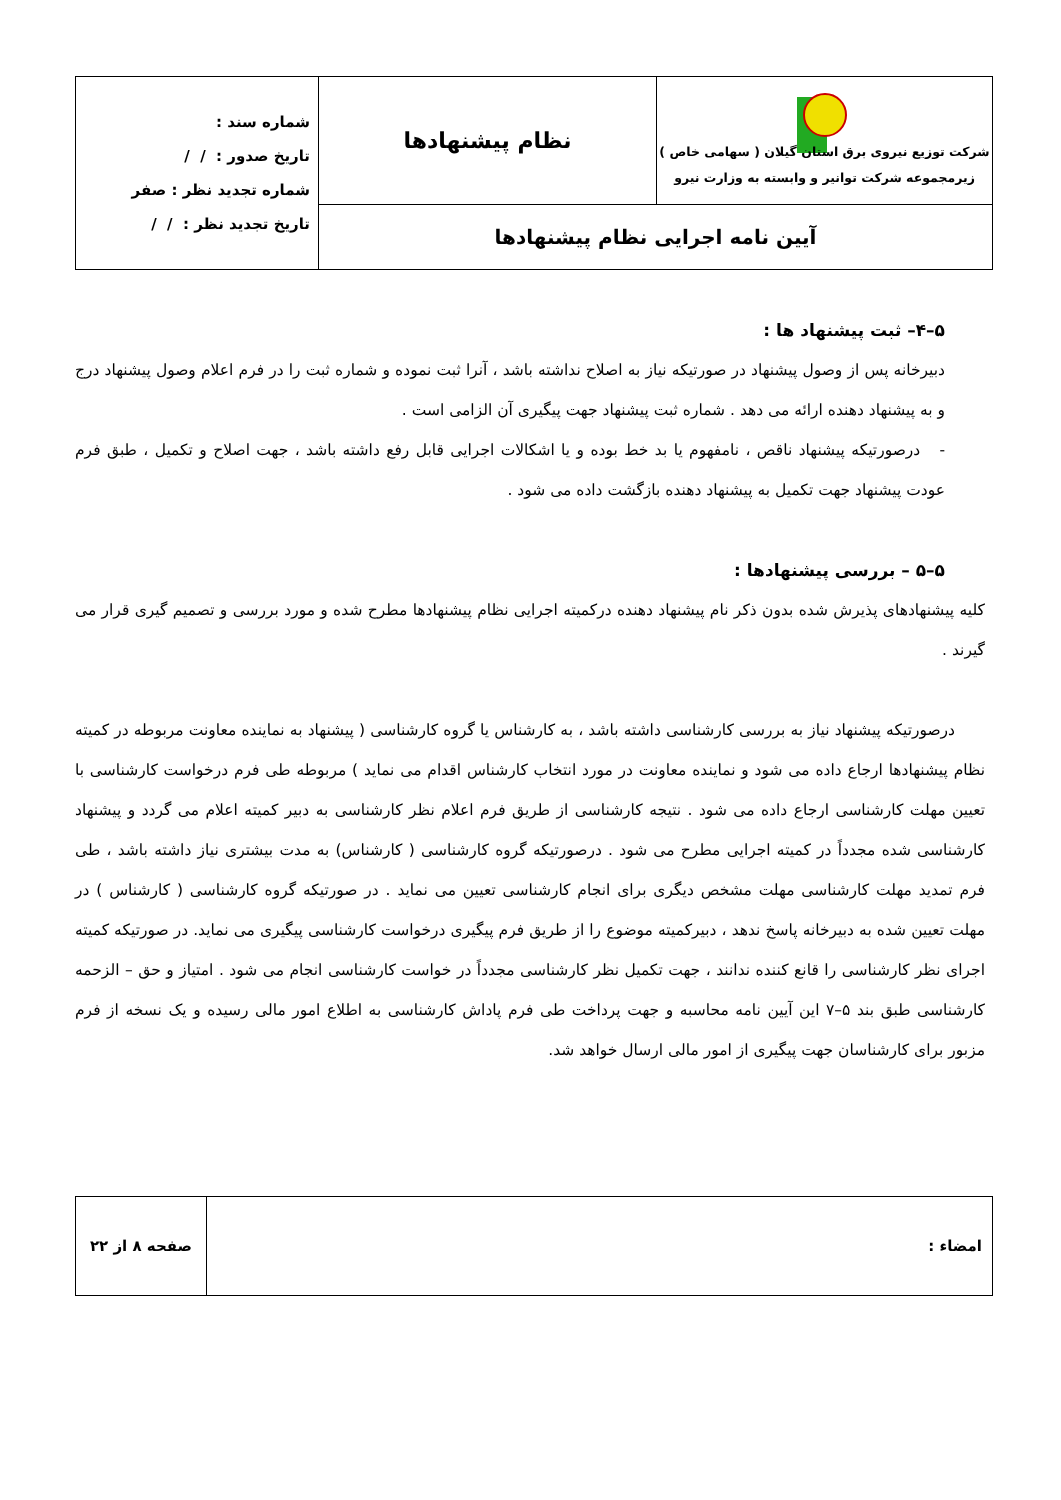| شرکت توزیع نیروی برق استان گیلان ( سهامی خاص ) زیرمجموعه شرکت توانیر و وابسته به وزارت نیرو | نظام پیشنهادها | شماره سند : تاریخ صدور : / / شماره تجدید نظر : صفر تاریخ تجدید نظر : / / |
| آیین نامه اجرایی نظام پیشنهادها | | |
۵–۴– ثبت پیشنهاد ها :
دبیرخانه پس از وصول پیشنهاد در صورتیکه نیاز به اصلاح نداشته باشد ، آنرا ثبت نموده و شماره ثبت را در فرم اعلام وصول پیشنهاد درج و به پیشنهاد دهنده ارائه می دهد . شماره ثبت پیشنهاد جهت پیگیری آن الزامی است .
- درصورتیکه پیشنهاد ناقص ، نامفهوم یا بد خط بوده و یا اشکالات اجرایی قابل رفع داشته باشد ، جهت اصلاح و تکمیل ، طبق فرم عودت پیشنهاد جهت تکمیل به پیشنهاد دهنده بازگشت داده می شود .
۵–۵ – بررسی پیشنهادها :
کلیه پیشنهادهای پذیرش شده بدون ذکر نام پیشنهاد دهنده درکمیته اجرایی نظام پیشنهادها مطرح شده و مورد بررسی و تصمیم گیری قرار می گیرند .
درصورتیکه پیشنهاد نیاز به بررسی کارشناسی داشته باشد ، به کارشناس یا گروه کارشناسی ( پیشنهاد به نماینده معاونت مربوطه در کمیته نظام پیشنهادها ارجاع داده می شود و نماینده معاونت در مورد انتخاب کارشناس اقدام می نماید ) مربوطه طی فرم درخواست کارشناسی با تعیین مهلت کارشناسی ارجاع داده می شود . نتیجه کارشناسی از طریق فرم اعلام نظر کارشناسی به دبیر کمیته اعلام می گردد و پیشنهاد کارشناسی شده مجدداً در کمیته اجرایی مطرح می شود . درصورتیکه گروه کارشناسی ( کارشناس) به مدت بیشتری نیاز داشته باشد ، طی فرم تمدید مهلت کارشناسی مهلت مشخص دیگری برای انجام کارشناسی تعیین می نماید . در صورتیکه گروه کارشناسی ( کارشناس ) در مهلت تعیین شده به دبیرخانه پاسخ ندهد ، دبیرکمیته موضوع را از طریق فرم پیگیری درخواست کارشناسی پیگیری می نماید. در صورتیکه کمیته اجرای نظر کارشناسی را قانع کننده ندانند ، جهت تکمیل نظر کارشناسی مجدداً در خواست کارشناسی انجام می شود . امتیاز و حق – الزحمه کارشناسی طبق بند ۵–۷ این آیین نامه محاسبه و جهت پرداخت طی فرم پاداش کارشناسی به اطلاع امور مالی رسیده و یک نسخه از فرم مزبور برای کارشناسان جهت پیگیری از امور مالی ارسال خواهد شد.
| امضاء : | صفحه ۸ از ۲۲ |